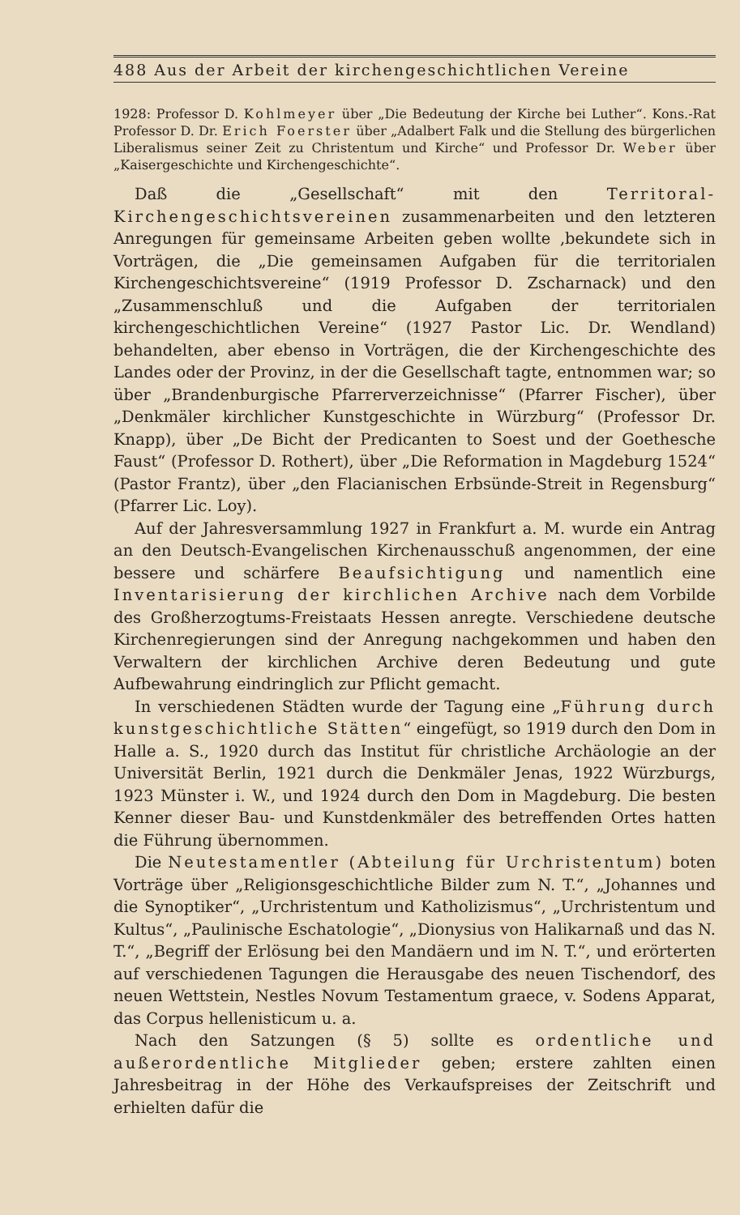488 Aus der Arbeit der kirchengeschichtlichen Vereine
1928: Professor D. Kohlmeyer über „Die Bedeutung der Kirche bei Luther“. Kons.-Rat Professor D. Dr. Erich Foerster über „Adalbert Falk und die Stellung des bürgerlichen Liberalismus seiner Zeit zu Christentum und Kirche“ und Professor Dr. Weber über „Kaisergeschichte und Kirchengeschichte“.
Daß die „Gesellschaft“ mit den Territoral-Kirchengeschichtsvereinen zusammenarbeiten und den letzteren Anregungen für gemeinsame Arbeiten geben wollte ,bekundete sich in Vorträgen, die „Die gemeinsamen Aufgaben für die territorialen Kirchengeschichtsvereine“ (1919 Professor D. Zscharnack) und den „Zusammenschluß und die Aufgaben der territorialen kirchengeschichtlichen Vereine“ (1927 Pastor Lic. Dr. Wendland) behandelten, aber ebenso in Vorträgen, die der Kirchengeschichte des Landes oder der Provinz, in der die Gesellschaft tagte, entnommen war; so über „Brandenburgische Pfarrerverzeichnisse“ (Pfarrer Fischer), über „Denkmäler kirchlicher Kunstgeschichte in Würzburg“ (Professor Dr. Knapp), über „De Bicht der Predicanten to Soest und der Goethesche Faust“ (Professor D. Rothert), über „Die Reformation in Magdeburg 1524“ (Pastor Frantz), über „den Flacianischen Erbsünde-Streit in Regensburg“ (Pfarrer Lic. Loy).
Auf der Jahresversammlung 1927 in Frankfurt a. M. wurde ein Antrag an den Deutsch-Evangelischen Kirchenausschuß angenommen, der eine bessere und schärfere Beaufsichtigung und namentlich eine Inventarisierung der kirchlichen Archive nach dem Vorbilde des Großherzogtums-Freistaats Hessen anregte. Verschiedene deutsche Kirchenregierungen sind der Anregung nachgekommen und haben den Verwaltern der kirchlichen Archive deren Bedeutung und gute Aufbewahrung eindringlich zur Pflicht gemacht.
In verschiedenen Städten wurde der Tagung eine „Führung durch kunstgeschichtliche Stätten“ eingefügt, so 1919 durch den Dom in Halle a. S., 1920 durch das Institut für christliche Archäologie an der Universität Berlin, 1921 durch die Denkmäler Jenas, 1922 Würzburgs, 1923 Münster i. W., und 1924 durch den Dom in Magdeburg. Die besten Kenner dieser Bau- und Kunstdenkmäler des betreffenden Ortes hatten die Führung übernommen.
Die Neutestamentler (Abteilung für Urchristentum) boten Vorträge über „Religionsgeschichtliche Bilder zum N. T.“, „Johannes und die Synoptiker“, „Urchristentum und Katholizismus“, „Urchristentum und Kultus“, „Paulinische Eschatologie“, „Dionysius von Halikarnaß und das N. T.“, „Begriff der Erlösung bei den Mandäern und im N. T.“, und erörterten auf verschiedenen Tagungen die Herausgabe des neuen Tischendorf, des neuen Wettstein, Nestles Novum Testamentum graece, v. Sodens Apparat, das Corpus hellenisticum u. a.
Nach den Satzungen (§ 5) sollte es ordentliche und außerordentliche Mitglieder geben; erstere zahlten einen Jahresbeitrag in der Höhe des Verkaufspreises der Zeitschrift und erhielten dafür die